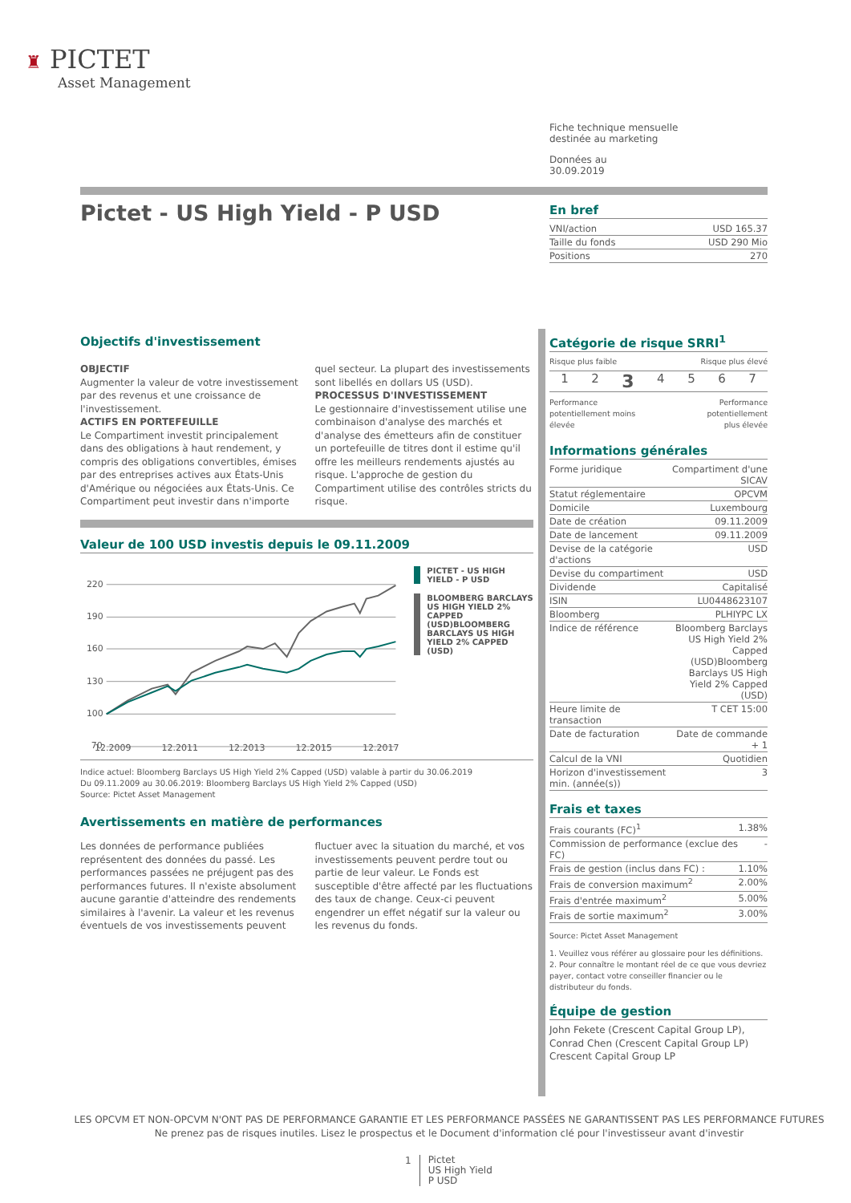♜ PICTET
Asset Management
Fiche technique mensuelle
destinée au marketing
Données au
30.09.2019
Pictet - US High Yield - P USD
En bref
| VNI/action | USD 165.37 |
| Taille du fonds | USD 290 Mio |
| Positions | 270 |
Objectifs d'investissement
OBJECTIF
Augmenter la valeur de votre investissement par des revenus et une croissance de l'investissement.
ACTIFS EN PORTEFEUILLE
Le Compartiment investit principalement dans des obligations à haut rendement, y compris des obligations convertibles, émises par des entreprises actives aux États-Unis d'Amérique ou négociées aux États-Unis. Ce Compartiment peut investir dans n'importe quel secteur. La plupart des investissements sont libellés en dollars US (USD).
PROCESSUS D'INVESTISSEMENT
Le gestionnaire d'investissement utilise une combinaison d'analyse des marchés et d'analyse des émetteurs afin de constituer un portefeuille de titres dont il estime qu'il offre les meilleurs rendements ajustés au risque. L'approche de gestion du Compartiment utilise des contrôles stricts du risque.
Valeur de 100 USD investis depuis le 09.11.2009
220
190
160
130
100
70
PICTET - US HIGH YIELD - P USD
BLOOMBERG BARCLAYS US HIGH YIELD 2% CAPPED (USD)BLOOMBERG BARCLAYS US HIGH YIELD 2% CAPPED (USD)
12.2009 12.2011 12.2013 12.2015 12.2017
Indice actuel: Bloomberg Barclays US High Yield 2% Capped (USD) valable à partir du 30.06.2019
Du 09.11.2009 au 30.06.2019: Bloomberg Barclays US High Yield 2% Capped (USD)
Source: Pictet Asset Management
Avertissements en matière de performances
Les données de performance publiées représentent des données du passé. Les performances passées ne préjugent pas des performances futures. Il n'existe absolument aucune garantie d'atteindre des rendements similaires à l'avenir. La valeur et les revenus éventuels de vos investissements peuvent fluctuer avec la situation du marché, et vos investissements peuvent perdre tout ou partie de leur valeur. Le Fonds est susceptible d'être affecté par les fluctuations des taux de change. Ceux-ci peuvent engendrer un effet négatif sur la valeur ou les revenus du fonds.
Catégorie de risque SRRI<sup>1</sup>
Risque plus faible Risque plus élevé
1 2 3 4567
Performance
potentiellement moins
élevée Performance
potentiellement
plus élevée
Informations générales
| Forme juridique | Compartiment d'une SICAV |
| Statut réglementaire | OPCVM |
| Domicile | Luxembourg |
| Date de création | 09.11.2009 |
| Date de lancement | 09.11.2009 |
| Devise de la catégorie d'actions | USD |
| Devise du compartiment | USD |
| Dividende | Capitalisé |
| ISIN | LU0448623107 |
| Bloomberg | PLHIYPC LX |
| Indice de référence | Bloomberg Barclays US High Yield 2% Capped (USD)Bloomberg Barclays US High Yield 2% Capped (USD) |
| Heure limite de transaction | T CET 15:00 |
| Date de facturation | Date de commande + 1 |
| Calcul de la VNI | Quotidien |
| Horizon d'investissement min. (année(s)) | 3 |
Frais et taxes
| Frais courants (FC)<sup>1</sup> | 1.38% |
| Commission de performance (exclue des FC) | - |
| Frais de gestion (inclus dans FC) : | 1.10% |
| Frais de conversion maximum<sup>2</sup> | 2.00% |
| Frais d'entrée maximum<sup>2</sup> | 5.00% |
| Frais de sortie maximum<sup>2</sup> | 3.00% |
Source: Pictet Asset Management
1. Veuillez vous référer au glossaire pour les définitions.
2. Pour connaître le montant réel de ce que vous devriez payer, contact votre conseiller financier ou le distributeur du fonds.
Équipe de gestion
John Fekete (Crescent Capital Group LP), Conrad Chen (Crescent Capital Group LP) Crescent Capital Group LP
LES OPCVM ET NON-OPCVM N'ONT PAS DE PERFORMANCE GARANTIE ET LES PERFORMANCE PASSÉES NE GARANTISSENT PAS LES PERFORMANCE FUTURES
Ne prenez pas de risques inutiles. Lisez le prospectus et le Document d'information clé pour l'investisseur avant d'investir
1 Pictet
US High Yield
P USD